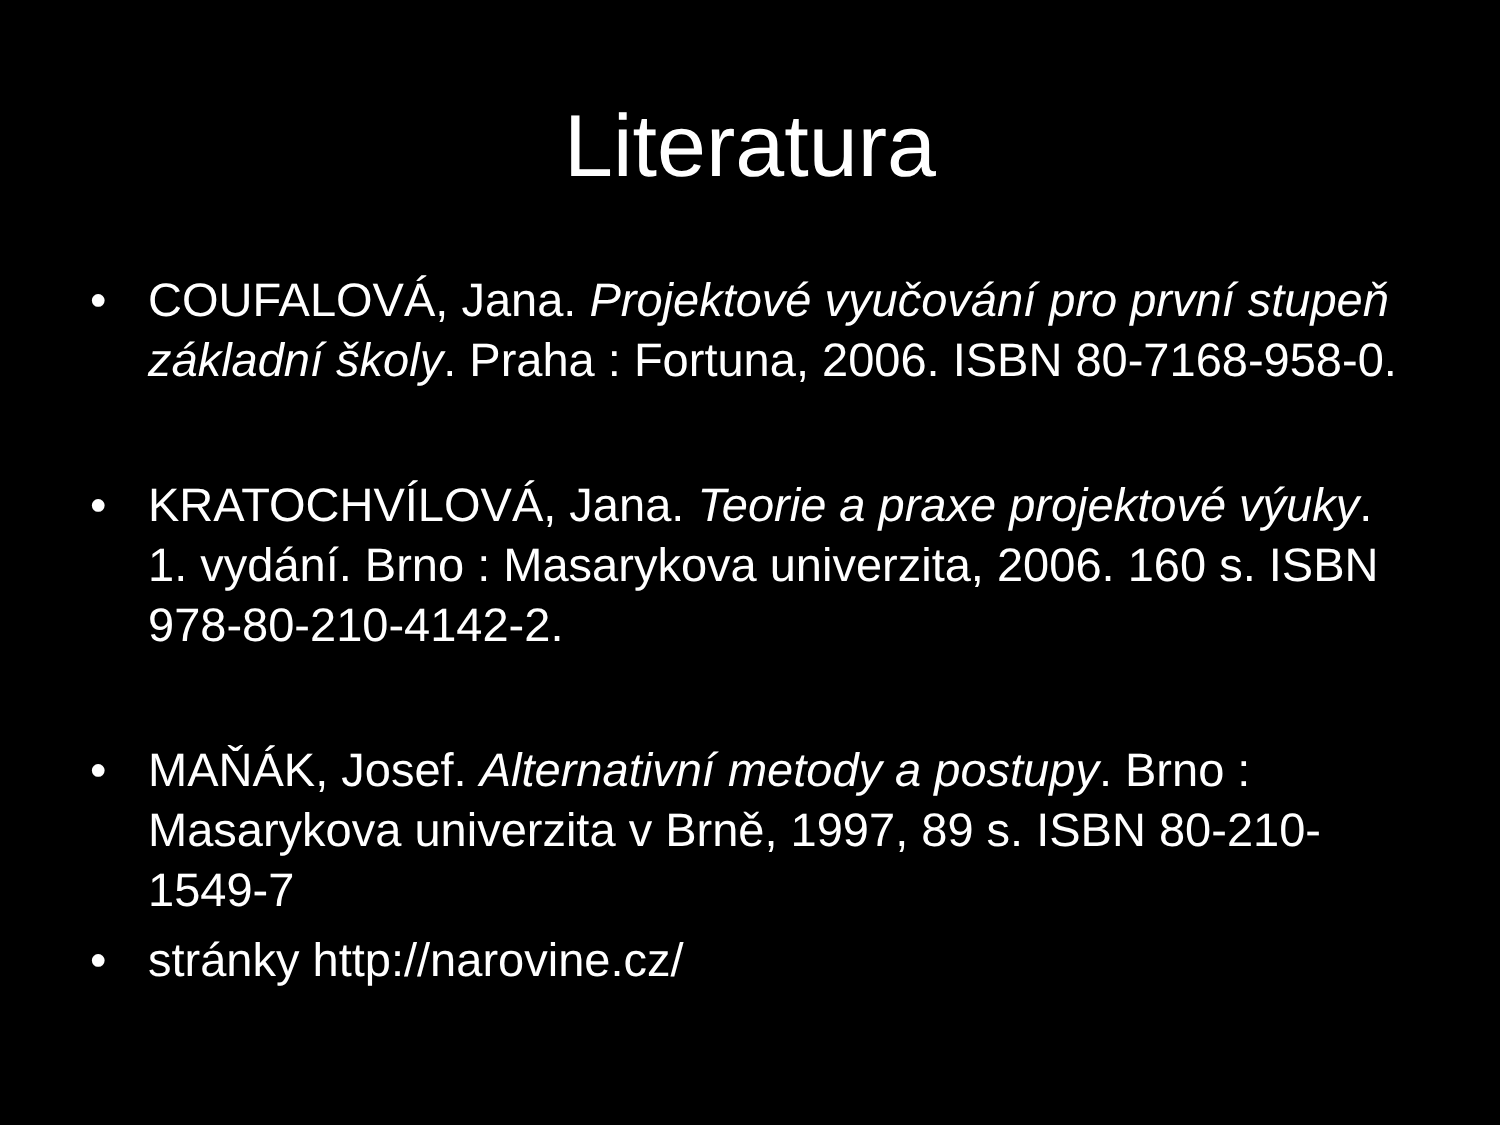Literatura
• COUFALOVÁ, Jana. Projektové vyučování pro první stupeň základní školy. Praha : Fortuna, 2006. ISBN 80-7168-958-0.
• KRATOCHVÍLOVÁ, Jana. Teorie a praxe projektové výuky. 1. vydání. Brno : Masarykova univerzita, 2006. 160 s. ISBN 978-80-210-4142-2.
• MAŇÁK, Josef. Alternativní metody a postupy. Brno : Masarykova univerzita v Brně, 1997, 89 s. ISBN 80-210-1549-7
• stránky http://narovine.cz/